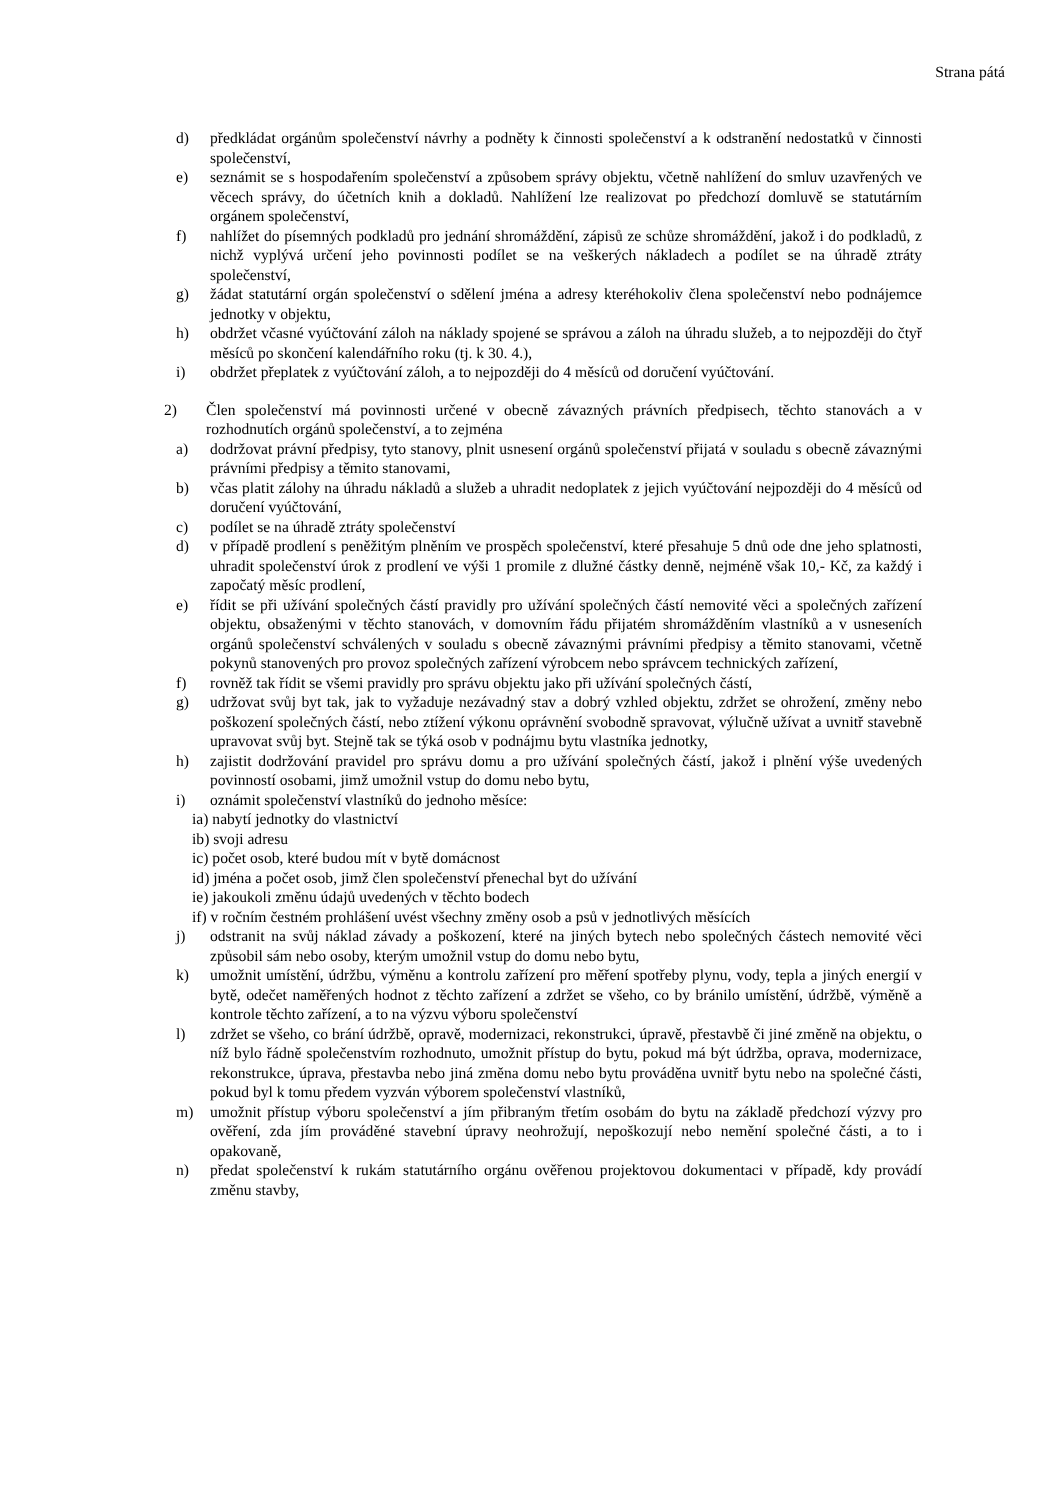Strana pátá
d) předkládat orgánům společenství návrhy a podněty k činnosti společenství a k odstranění nedostatků v činnosti společenství,
e) seznámit se s hospodařením společenství a způsobem správy objektu, včetně nahlížení do smluv uzavřených ve věcech správy, do účetních knih a dokladů. Nahlížení lze realizovat po předchozí domluvě se statutárním orgánem společenství,
f) nahlížet do písemných podkladů pro jednání shromáždění, zápisů ze schůze shromáždění, jakož i do podkladů, z nichž vyplývá určení jeho povinnosti podílet se na veškerých nákladech a podílet se na úhradě ztráty společenství,
g) žádat statutární orgán společenství o sdělení jména a adresy kteréhokoliv člena společenství nebo podnájemce jednotky v objektu,
h) obdržet včasné vyúčtování záloh na náklady spojené se správou a záloh na úhradu služeb, a to nejpozději do čtyř měsíců po skončení kalendářního roku (tj. k 30. 4.),
i) obdržet přeplatek z vyúčtování záloh, a to nejpozději do 4 měsíců od doručení vyúčtování.
2) Člen společenství má povinnosti určené v obecně závazných právních předpisech, těchto stanovách a v rozhodnutích orgánů společenství, a to zejména
a) dodržovat právní předpisy, tyto stanovy, plnit usnesení orgánů společenství přijatá v souladu s obecně závaznými právními předpisy a těmito stanovami,
b) včas platit zálohy na úhradu nákladů a služeb a uhradit nedoplatek z jejich vyúčtování nejpozději do 4 měsíců od doručení vyúčtování,
c) podílet se na úhradě ztráty společenství
d) v případě prodlení s peněžitým plněním ve prospěch společenství, které přesahuje 5 dnů ode dne jeho splatnosti, uhradit společenství úrok z prodlení ve výši 1 promile z dlužné částky denně, nejméně však 10,- Kč, za každý i započatý měsíc prodlení,
e) řídit se při užívání společných částí pravidly pro užívání společných částí nemovité věci a společných zařízení objektu, obsaženými v těchto stanovách, v domovním řádu přijatém shromážděním vlastníků a v usneseních orgánů společenství schválených v souladu s obecně závaznými právními předpisy a těmito stanovami, včetně pokynů stanovených pro provoz společných zařízení výrobcem nebo správcem technických zařízení,
f) rovněž tak řídit se všemi pravidly pro správu objektu jako při užívání společných částí,
g) udržovat svůj byt tak, jak to vyžaduje nezávadný stav a dobrý vzhled objektu, zdržet se ohrožení, změny nebo poškození společných částí, nebo ztížení výkonu oprávnění svobodně spravovat, výlučně užívat a uvnitř stavebně upravovat svůj byt. Stejně tak se týká osob v podnájmu bytu vlastníka jednotky,
h) zajistit dodržování pravidel pro správu domu a pro užívání společných částí, jakož i plnění výše uvedených povinností osobami, jimž umožnil vstup do domu nebo bytu,
i) oznámit společenství vlastníků do jednoho měsíce:
ia) nabytí jednotky do vlastnictví
ib) svoji adresu
ic) počet osob, které budou mít v bytě domácnost
id) jména a počet osob, jimž člen společenství přenechal byt do užívání
ie) jakoukoli změnu údajů uvedených v těchto bodech
if) v ročním čestném prohlášení uvést všechny změny osob a psů v jednotlivých měsících
j) odstranit na svůj náklad závady a poškození, které na jiných bytech nebo společných částech nemovité věci způsobil sám nebo osoby, kterým umožnil vstup do domu nebo bytu,
k) umožnit umístění, údržbu, výměnu a kontrolu zařízení pro měření spotřeby plynu, vody, tepla a jiných energií v bytě, odečet naměřených hodnot z těchto zařízení a zdržet se všeho, co by bránilo umístění, údržbě, výměně a kontrole těchto zařízení, a to na výzvu výboru společenství
l) zdržet se všeho, co brání údržbě, opravě, modernizaci, rekonstrukci, úpravě, přestavbě či jiné změně na objektu, o níž bylo řádně společenstvím rozhodnuto, umožnit přístup do bytu, pokud má být údržba, oprava, modernizace, rekonstrukce, úprava, přestavba nebo jiná změna domu nebo bytu prováděna uvnitř bytu nebo na společné části, pokud byl k tomu předem vyzván výborem společenství vlastníků,
m) umožnit přístup výboru společenství a jím přibraným třetím osobám do bytu na základě předchozí výzvy pro ověření, zda jím prováděné stavební úpravy neohrožují, nepoškozují nebo nemění společné části, a to i opakovaně,
n) předat společenství k rukám statutárního orgánu ověřenou projektovou dokumentaci v případě, kdy provádí změnu stavby,